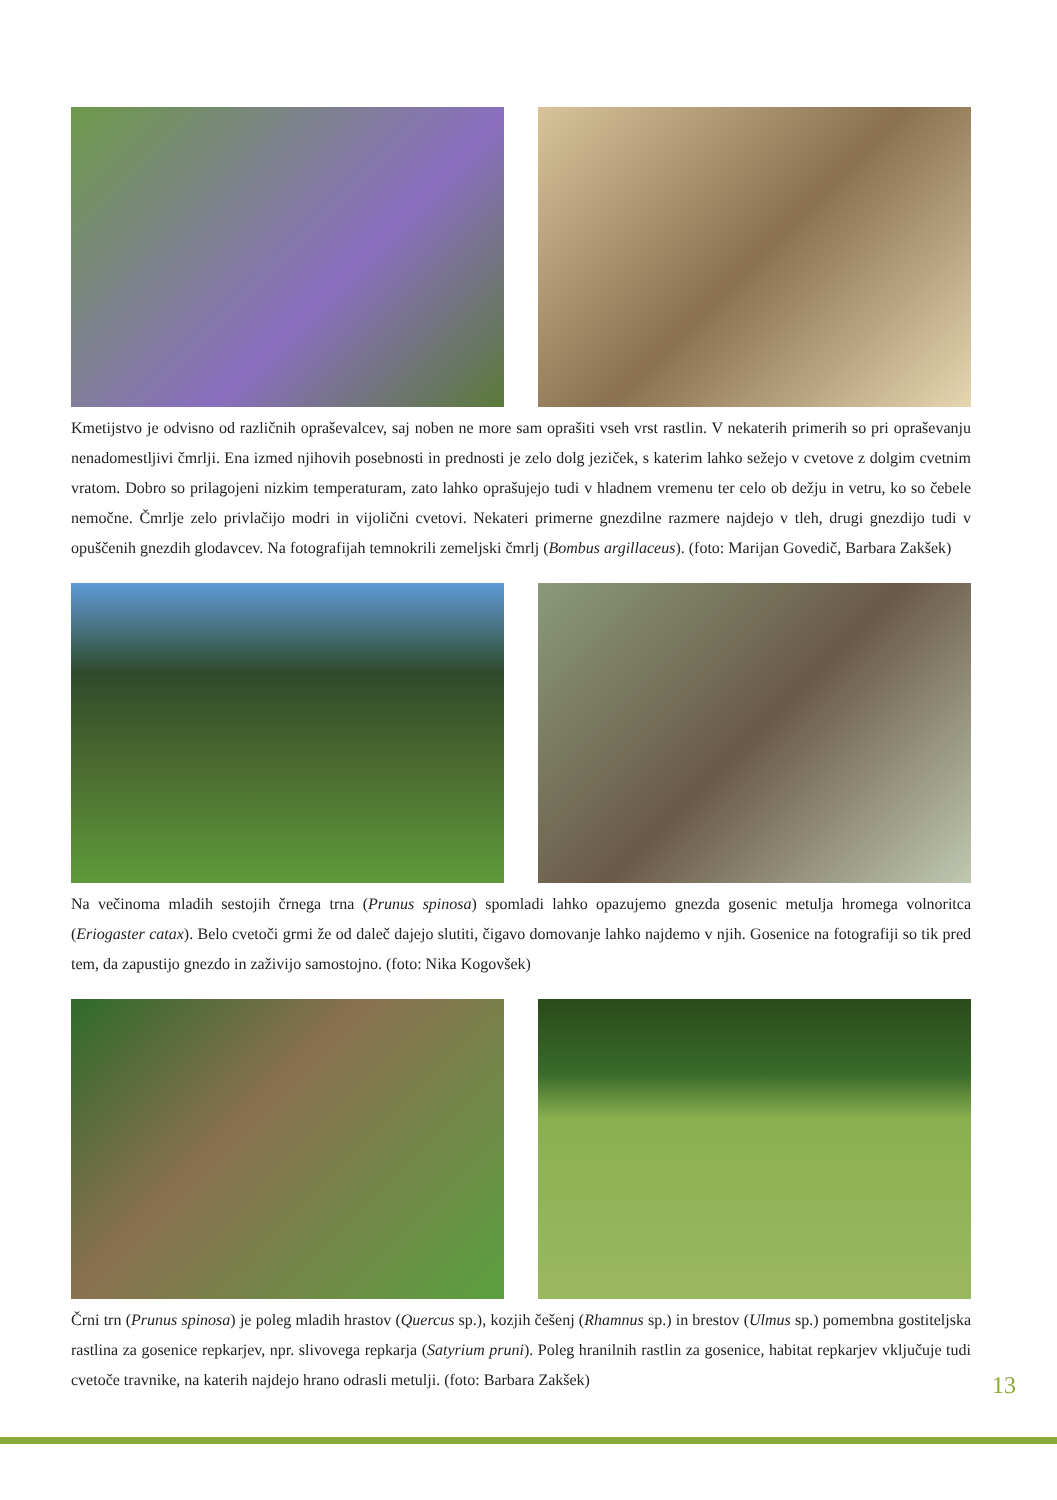Kmetijstvo je odvisno od različnih opraševalcev, saj noben ne more sam oprašiti vseh vrst rastlin. V nekaterih primerih so pri opraševanju nenadomestljivi čmrlji. Ena izmed njihovih posebnosti in prednosti je zelo dolg jeziček, s katerim lahko sežejo v cvetove z dolgim cvetnim vratom. Dobro so prilagojeni nizkim temperaturam, zato lahko oprašujejo tudi v hladnem vremenu ter celo ob dežju in vetru, ko so čebele nemočne. Čmrlje zelo privlačijo modri in vijolični cvetovi. Nekateri primerne gnezdilne razmere najdejo v tleh, drugi gnezdijo tudi v opuščenih gnezdih glodavcev. Na fotografijah temnokrili zemeljski čmrlj (Bombus argillaceus). (foto: Marijan Govedič, Barbara Zakšek)
Na večinoma mladih sestojih črnega trna (Prunus spinosa) spomladi lahko opazujemo gnezda gosenic metulja hromega volnoritca (Eriogaster catax). Belo cvetoči grmi že od daleč dajejo slutiti, čigavo domovanje lahko najdemo v njih. Gosenice na fotografiji so tik pred tem, da zapustijo gnezdo in zaživijo samostojno. (foto: Nika Kogovšek)
Črni trn (Prunus spinosa) je poleg mladih hrastov (Quercus sp.), kozjih češenj (Rhamnus sp.) in brestov (Ulmus sp.) pomembna gostiteljska rastlina za gosenice repkarjev, npr. slivovega repkarja (Satyrium pruni). Poleg hranilnih rastlin za gosenice, habitat repkarjev vključuje tudi cvetoče travnike, na katerih najdejo hrano odrasli metulji. (foto: Barbara Zakšek)
13